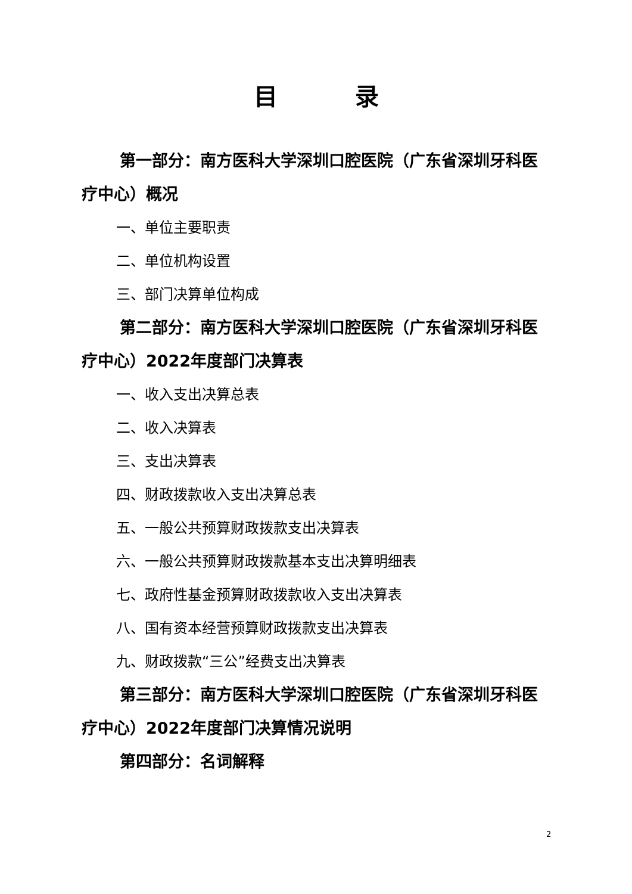目录
第一部分：南方医科大学深圳口腔医院（广东省深圳牙科医疗中心）概况
一、单位主要职责
二、单位机构设置
三、部门决算单位构成
第二部分：南方医科大学深圳口腔医院（广东省深圳牙科医疗中心）2022年度部门决算表
一、收入支出决算总表
二、收入决算表
三、支出决算表
四、财政拨款收入支出决算总表
五、一般公共预算财政拨款支出决算表
六、一般公共预算财政拨款基本支出决算明细表
七、政府性基金预算财政拨款收入支出决算表
八、国有资本经营预算财政拨款支出决算表
九、财政拨款“三公”经费支出决算表
第三部分：南方医科大学深圳口腔医院（广东省深圳牙科医疗中心）2022年度部门决算情况说明
第四部分：名词解释
2